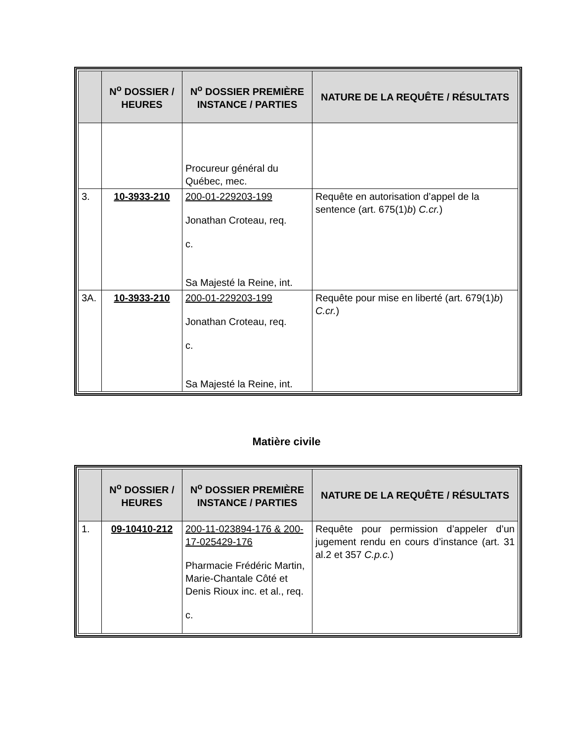| | N<sup>o</sup> DOSSIER / HEURES | N<sup>o</sup> DOSSIER PREMIÈRE INSTANCE / PARTIES | NATURE DE LA REQUÊTE / RÉSULTATS |
| --- | --- | --- | --- |
| | | Procureur général du Québec, mec. | |
| 3. | 10-3933-210 | 200-01-229203-199 Jonathan Croteau, req. c. Sa Majesté la Reine, int. | Requête en autorisation d’appel de la sentence (art. 675(1) b ) C.cr. ) |
| 3A. | 10-3933-210 | 200-01-229203-199 Jonathan Croteau, req. c. Sa Majesté la Reine, int. | Requête pour mise en liberté (art. 679(1) b ) C.cr. ) |
Matière civile
| | N<sup>o</sup> DOSSIER / HEURES | N<sup>o</sup> DOSSIER PREMIÈRE INSTANCE / PARTIES | NATURE DE LA REQUÊTE / RÉSULTATS |
| --- | --- | --- | --- |
| 1. | 09-10410-212 | 200-11-023894-176 & 200-17-025429-176 Pharmacie Frédéric Martin, Marie-Chantale Côté et Denis Rioux inc. et al., req. c. | Requête pour permission d’appeler d’un jugement rendu en cours d’instance (art. 31 al.2 et 357 C.p.c. ) |